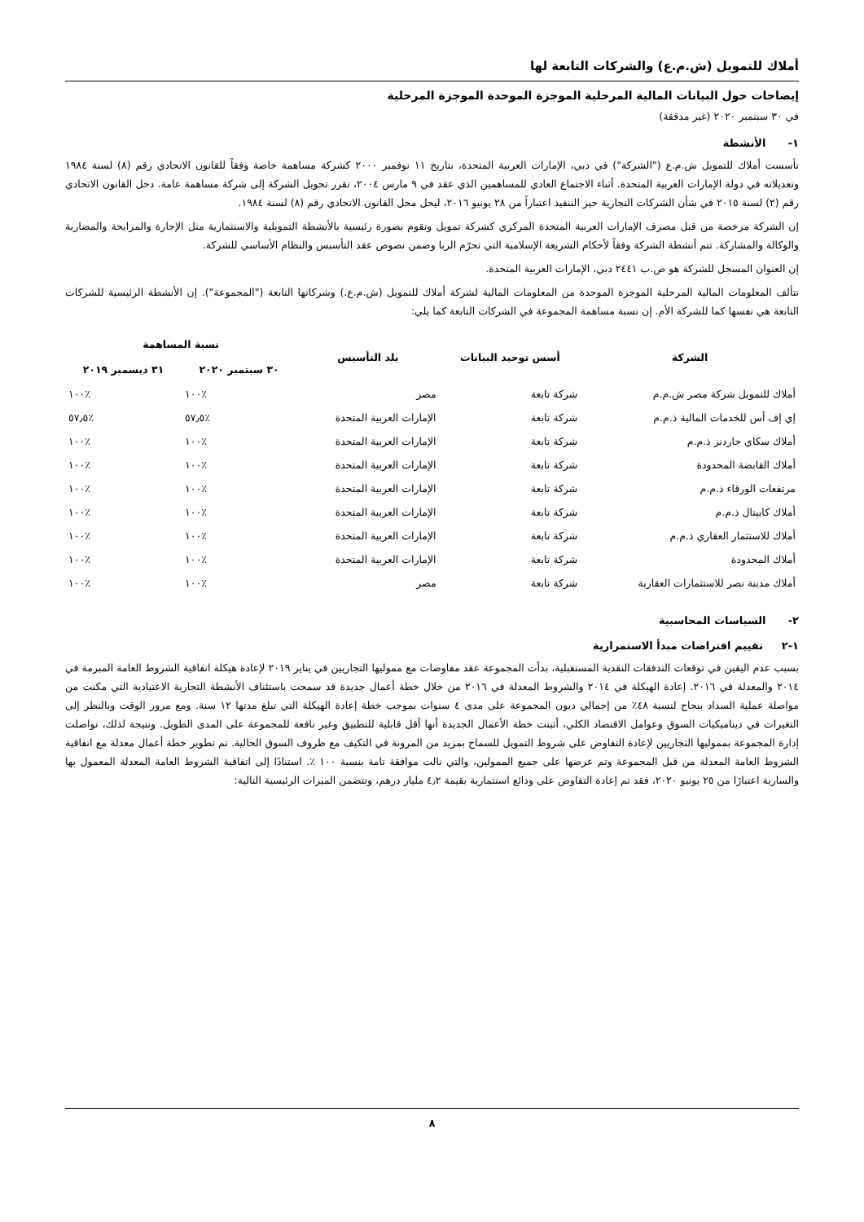أملاك للتمويل (ش.م.ع) والشركات التابعة لها
إيضاحات حول البيانات المالية المرحلية الموجزة الموحدة الموجزة المرحلية
في ٣٠ سبتمبر ٢٠٢٠ (غير مدققة)
١- الأنشطة
تأسست أملاك للتمويل ش.م.ع ("الشركة") في دبي، الإمارات العربية المتحدة، بتاريخ ١١ نوفمبر ٢٠٠٠ كشركة مساهمة خاصة وفقاً للقانون الاتحادي رقم (٨) لسنة ١٩٨٤ وتعديلاته في دولة الإمارات العربية المتحدة. أثناء الاجتماع العادي للمساهمين الذي عقد في ٩ مارس ٢٠٠٤، تقرر تحويل الشركة إلى شركة مساهمة عامة. دخل القانون الاتحادي رقم (٢) لسنة ٢٠١٥ في شأن الشركات التجارية حيز التنفيذ اعتباراً من ٢٨ يونيو ٢٠١٦، ليحل محل القانون الاتحادي رقم (٨) لسنة ١٩٨٤.
إن الشركة مرخصة من قبل مصرف الإمارات العربية المتحدة المركزي كشركة تمويل وتقوم بصورة رئيسية بالأنشطة التمويلية والاستثمارية مثل الإجارة والمرابحة والمضاربة والوكالة والمشاركة. تتم أنشطة الشركة وفقاً لأحكام الشريعة الإسلامية التي تحرّم الربا وضمن نصوص عقد التأسيس والنظام الأساسي للشركة.
إن العنوان المسجل للشركة هو ص.ب ٢٤٤١ دبي، الإمارات العربية المتحدة.
تتألف المعلومات المالية المرحلية الموجزة الموحدة من المعلومات المالية لشركة أملاك للتمويل (ش.م.ع.) وشركاتها التابعة ("المجموعة"). إن الأنشطة الرئيسية للشركات التابعة هي نفسها كما للشركة الأم. إن نسبة مساهمة المجموعة في الشركات التابعة كما يلي:
| الشركة | أسس توحيد البيانات | بلد التأسيس | نسبة المساهمة | |
| --- | --- | --- | --- | --- |
| | | | ٣٠ سبتمبر ٢٠٢٠ | ٣١ ديسمبر ٢٠١٩ |
| أملاك للتمويل شركة مصر ش.م.م | شركة تابعة | مصر | ٪١٠٠ | ٪١٠٠ |
| إي إف أس للخدمات المالية ذ.م.م | شركة تابعة | الإمارات العربية المتحدة | ٪٥٧٫٥ | ٪٥٧٫٥ |
| أملاك سكاي جاردنز ذ.م.م | شركة تابعة | الإمارات العربية المتحدة | ٪١٠٠ | ٪١٠٠ |
| أملاك القابضة المحدودة | شركة تابعة | الإمارات العربية المتحدة | ٪١٠٠ | ٪١٠٠ |
| مرتفعات الورقاء ذ.م.م | شركة تابعة | الإمارات العربية المتحدة | ٪١٠٠ | ٪١٠٠ |
| أملاك كابيتال ذ.م.م | شركة تابعة | الإمارات العربية المتحدة | ٪١٠٠ | ٪١٠٠ |
| أملاك للاستثمار العقاري ذ.م.م | شركة تابعة | الإمارات العربية المتحدة | ٪١٠٠ | ٪١٠٠ |
| أملاك المحدودة | شركة تابعة | الإمارات العربية المتحدة | ٪١٠٠ | ٪١٠٠ |
| أملاك مدينة نصر للاستثمارات العقارية | شركة تابعة | مصر | ٪١٠٠ | ٪١٠٠ |
٢- السياسات المحاسبية
١-٢ تقييم افتراضات مبدأ الاستمرارية
بسبب عدم اليقين في توقعات التدفقات النقدية المستقبلية، بدأت المجموعة عقد مفاوضات مع مموليها التجاريين في يناير ٢٠١٩ لإعادة هيكلة اتفاقية الشروط العامة المبرمة في ٢٠١٤ والمعدلة في ٢٠١٦. إعادة الهيكلة في ٢٠١٤ والشروط المعدلة في ٢٠١٦ من خلال خطة أعمال جديدة قد سمحت باستئناف الأنشطة التجارية الاعتيادية التي مكنت من مواصلة عملية السداد بنجاح لنسبة ٤٨٪ من إجمالي ديون المجموعة على مدى ٤ سنوات بموجب خطة إعادة الهيكلة التي تبلغ مدتها ١٢ سنة. ومع مرور الوقت وبالنظر إلى التغيرات في ديناميكيات السوق وعوامل الاقتصاد الكلي، أثبتت خطة الأعمال الجديدة أنها أقل قابلية للتطبيق وغير نافعة للمجموعة على المدى الطويل. ونتيجة لذلك، تواصلت إدارة المجموعة بمموليها التجاريين لإعادة التفاوض على شروط التمويل للسماح بمزيد من المرونة في التكيف مع ظروف السوق الحالية. تم تطوير خطة أعمال معدلة مع اتفاقية الشروط العامة المعدلة من قبل المجموعة وتم عرضها على جميع الممولين، والتي نالت موافقة تامة بنسبة ١٠٠ ٪. استنادًا إلى اتفاقية الشروط العامة المعدلة المعمول بها والسارية اعتبارًا من ٢٥ يونيو ٢٠٢٠، فقد تم إعادة التفاوض على ودائع استثمارية بقيمة ٤٫٢ مليار درهم، وتتضمن الميزات الرئيسية التالية:
٨